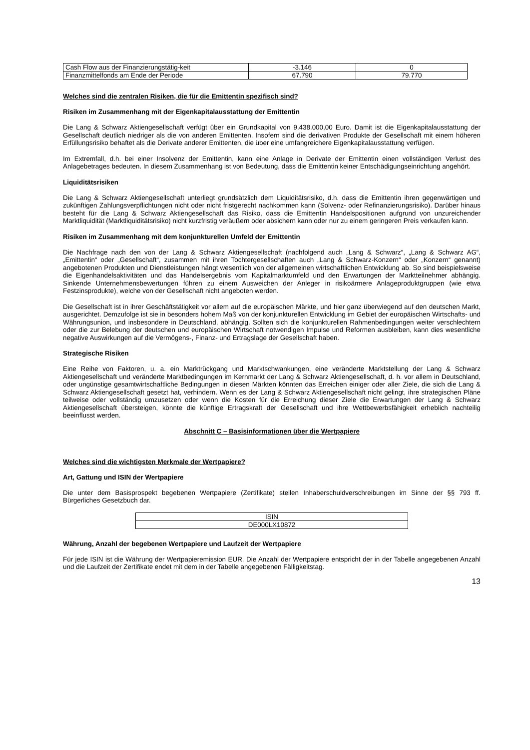| Cash Flow aus der Finanzierungstätig-keit | -3.146 | 0 |
| Finanzmittelfonds am Ende der Periode | 67.790 | 79.770 |
Welches sind die zentralen Risiken, die für die Emittentin spezifisch sind?
Risiken im Zusammenhang mit der Eigenkapitalausstattung der Emittentin
Die Lang & Schwarz Aktiengesellschaft verfügt über ein Grundkapital von 9.438.000,00 Euro. Damit ist die Eigenkapitalausstattung der Gesellschaft deutlich niedriger als die von anderen Emittenten. Insofern sind die derivativen Produkte der Gesellschaft mit einem höheren Erfüllungsrisiko behaftet als die Derivate anderer Emittenten, die über eine umfangreichere Eigenkapitalausstattung verfügen.
Im Extremfall, d.h. bei einer Insolvenz der Emittentin, kann eine Anlage in Derivate der Emittentin einen vollständigen Verlust des Anlagebetrages bedeuten. In diesem Zusammenhang ist von Bedeutung, dass die Emittentin keiner Entschädigungseinrichtung angehört.
Liquiditätsrisiken
Die Lang & Schwarz Aktiengesellschaft unterliegt grundsätzlich dem Liquiditätsrisiko, d.h. dass die Emittentin ihren gegenwärtigen und zukünftigen Zahlungsverpflichtungen nicht oder nicht fristgerecht nachkommen kann (Solvenz- oder Refinanzierungsrisiko). Darüber hinaus besteht für die Lang & Schwarz Aktiengesellschaft das Risiko, dass die Emittentin Handelspositionen aufgrund von unzureichender Marktliquidität (Marktliquiditätsrisiko) nicht kurzfristig veräußern oder absichern kann oder nur zu einem geringeren Preis verkaufen kann.
Risiken im Zusammenhang mit dem konjunkturellen Umfeld der Emittentin
Die Nachfrage nach den von der Lang & Schwarz Aktiengesellschaft (nachfolgend auch „Lang & Schwarz“, „Lang & Schwarz AG“, „Emittentin“ oder „Gesellschaft“, zusammen mit ihren Tochtergesellschaften auch „Lang & Schwarz-Konzern“ oder „Konzern“ genannt) angebotenen Produkten und Dienstleistungen hängt wesentlich von der allgemeinen wirtschaftlichen Entwicklung ab. So sind beispielsweise die Eigenhandelsaktivitäten und das Handelsergebnis vom Kapitalmarktumfeld und den Erwartungen der Marktteilnehmer abhängig. Sinkende Unternehmensbewertungen führen zu einem Ausweichen der Anleger in risikoärmere Anlageproduktgruppen (wie etwa Festzinsprodukte), welche von der Gesellschaft nicht angeboten werden.
Die Gesellschaft ist in ihrer Geschäftstätigkeit vor allem auf die europäischen Märkte, und hier ganz überwiegend auf den deutschen Markt, ausgerichtet. Demzufolge ist sie in besonders hohem Maß von der konjunkturellen Entwicklung im Gebiet der europäischen Wirtschafts- und Währungsunion, und insbesondere in Deutschland, abhängig. Sollten sich die konjunkturellen Rahmenbedingungen weiter verschlechtern oder die zur Belebung der deutschen und europäischen Wirtschaft notwendigen Impulse und Reformen ausbleiben, kann dies wesentliche negative Auswirkungen auf die Vermögens-, Finanz- und Ertragslage der Gesellschaft haben.
Strategische Risiken
Eine Reihe von Faktoren, u. a. ein Marktrückgang und Marktschwankungen, eine veränderte Marktstellung der Lang & Schwarz Aktiengesellschaft und veränderte Marktbedingungen im Kernmarkt der Lang & Schwarz Aktiengesellschaft, d. h. vor allem in Deutschland, oder ungünstige gesamtwirtschaftliche Bedingungen in diesen Märkten könnten das Erreichen einiger oder aller Ziele, die sich die Lang & Schwarz Aktiengesellschaft gesetzt hat, verhindern. Wenn es der Lang & Schwarz Aktiengesellschaft nicht gelingt, ihre strategischen Pläne teilweise oder vollständig umzusetzen oder wenn die Kosten für die Erreichung dieser Ziele die Erwartungen der Lang & Schwarz Aktiengesellschaft übersteigen, könnte die künftige Ertragskraft der Gesellschaft und ihre Wettbewerbsfähigkeit erheblich nachteilig beeinflusst werden.
Abschnitt C – Basisinformationen über die Wertpapiere
Welches sind die wichtigsten Merkmale der Wertpapiere?
Art, Gattung und ISIN der Wertpapiere
Die unter dem Basisprospekt begebenen Wertpapiere (Zertifikate) stellen Inhaberschuldverschreibungen im Sinne der §§ 793 ff. Bürgerliches Gesetzbuch dar.
| ISIN |
| DE000LX10872 |
Währung, Anzahl der begebenen Wertpapiere und Laufzeit der Wertpapiere
Für jede ISIN ist die Währung der Wertpapieremission EUR. Die Anzahl der Wertpapiere entspricht der in der Tabelle angegebenen Anzahl und die Laufzeit der Zertifikate endet mit dem in der Tabelle angegebenen Fälligkeitstag.
13